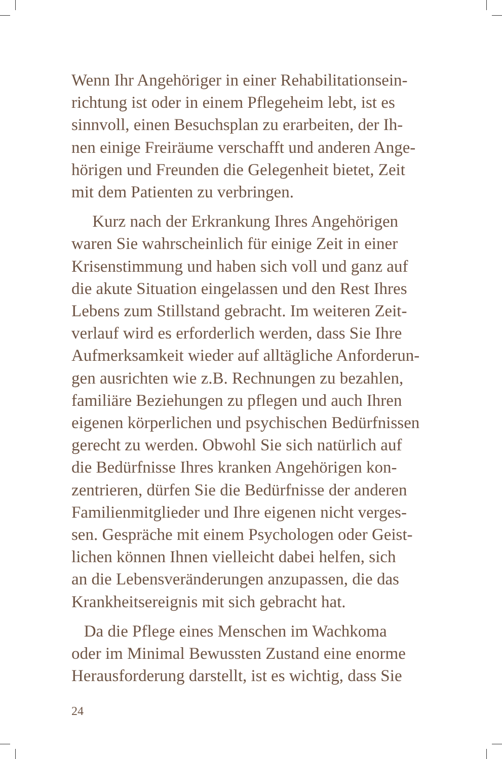Wenn Ihr Angehöriger in einer Rehabilitationsein-
richtung ist oder in einem Pflegeheim lebt, ist es
sinnvoll, einen Besuchsplan zu erarbeiten, der Ih-
nen einige Freiräume verschafft und anderen Ange-
hörigen und Freunden die Gelegenheit bietet, Zeit
mit dem Patienten zu verbringen.
Kurz nach der Erkrankung Ihres Angehörigen
waren Sie wahrscheinlich für einige Zeit in einer
Krisenstimmung und haben sich voll und ganz auf
die akute Situation eingelassen und den Rest Ihres
Lebens zum Stillstand gebracht. Im weiteren Zeit-
verlauf wird es erforderlich werden, dass Sie Ihre
Aufmerksamkeit wieder auf alltägliche Anforderun-
gen ausrichten wie z.B. Rechnungen zu bezahlen,
familiäre Beziehungen zu pflegen und auch Ihren
eigenen körperlichen und psychischen Bedürfnissen
gerecht zu werden. Obwohl Sie sich natürlich auf
die Bedürfnisse Ihres kranken Angehörigen kon-
zentrieren, dürfen Sie die Bedürfnisse der anderen
Familienmitglieder und Ihre eigenen nicht verges-
sen. Gespräche mit einem Psychologen oder Geist-
lichen können Ihnen vielleicht dabei helfen, sich
an die Lebensveränderungen anzupassen, die das
Krankheitsereignis mit sich gebracht hat.
Da die Pflege eines Menschen im Wachkoma
oder im Minimal Bewussten Zustand eine enorme
Herausforderung darstellt, ist es wichtig, dass Sie
24